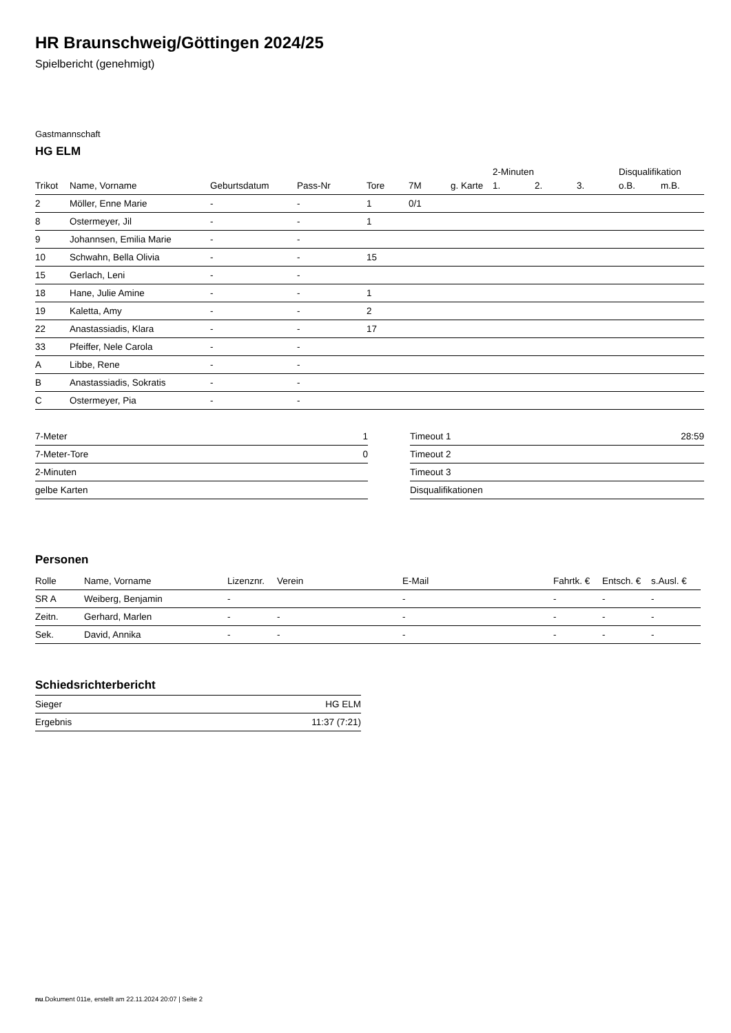HR Braunschweig/Göttingen 2024/25
Spielbericht (genehmigt)
Gastmannschaft
HG ELM
| | | | | | | | 2-Minuten | | | Disqualifikation | |
| Trikot | Name, Vorname | Geburtsdatum | Pass-Nr | Tore | 7M | g. Karte | 1. | 2. | 3. | o.B. | m.B. |
| 2 | Möller, Enne Marie | - | - | 1 | 0/1 | | | | | | |
| 8 | Ostermeyer, Jil | - | - | 1 | | | | | | | |
| 9 | Johannsen, Emilia Marie | - | - | | | | | | | | |
| 10 | Schwahn, Bella Olivia | - | - | 15 | | | | | | | |
| 15 | Gerlach, Leni | - | - | | | | | | | | |
| 18 | Hane, Julie Amine | - | - | 1 | | | | | | | |
| 19 | Kaletta, Amy | - | - | 2 | | | | | | | |
| 22 | Anastassiadis, Klara | - | - | 17 | | | | | | | |
| 33 | Pfeiffer, Nele Carola | - | - | | | | | | | | |
| A | Libbe, Rene | - | - | | | | | | | | |
| B | Anastassiadis, Sokratis | - | - | | | | | | | | |
| C | Ostermeyer, Pia | - | - | | | | | | | | |
| 7-Meter | 1 |
| 7-Meter-Tore | 0 |
| 2-Minuten | |
| gelbe Karten | |
| Timeout 1 | 28:59 |
| Timeout 2 | |
| Timeout 3 | |
| Disqualifikationen | |
Personen
| Rolle | Name, Vorname | Lizenznr. | Verein | E-Mail | Fahrtk. € | Entsch. € | s.Ausl. € |
| --- | --- | --- | --- | --- | --- | --- | --- |
| SR A | Weiberg, Benjamin | - | | - | - | - | - |
| Zeitn. | Gerhard, Marlen | - | - | - | - | - | - |
| Sek. | David, Annika | - | - | - | - | - | - |
Schiedsrichterbericht
| Sieger | HG ELM |
| Ergebnis | 11:37 (7:21) |
nu.Dokument 011e, erstellt am 22.11.2024 20:07 | Seite 2